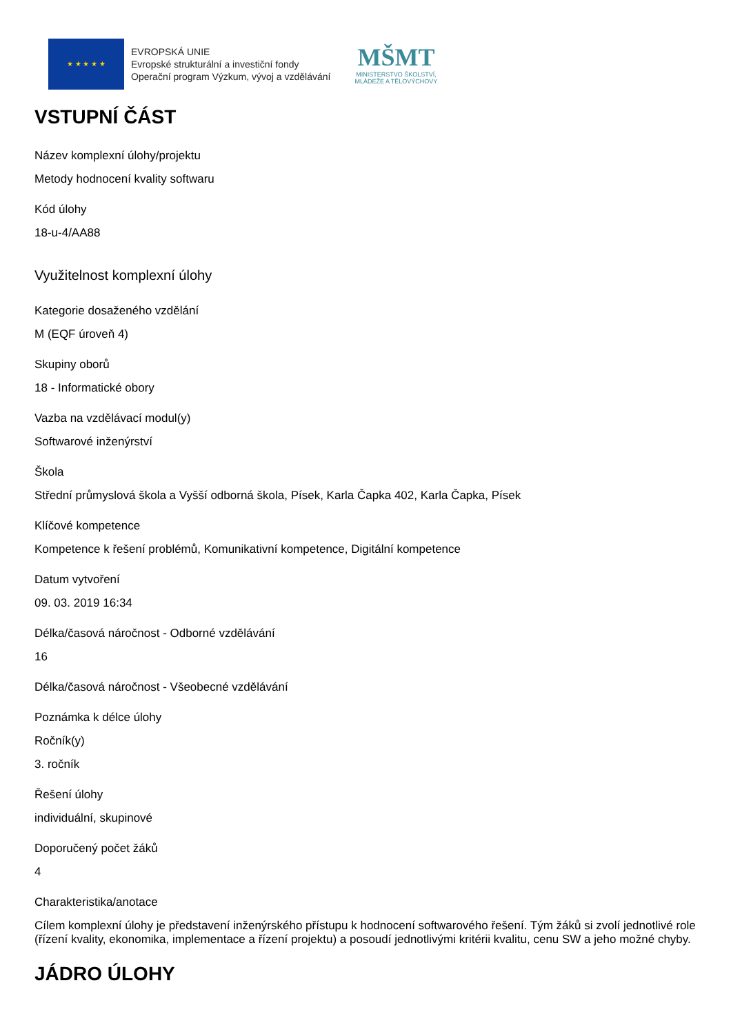★ ★ ★ ★ ★
EVROPSKÁ UNIE
Evropské strukturální a investiční fondy
Operační program Výzkum, vývoj a vzdělávání
MŠMT
MINISTERSTVO ŠKOLSTVÍ,
MLÁDEŽE A TĚLOVÝCHOVY
VSTUPNÍ ČÁST
Název komplexní úlohy/projektu
Metody hodnocení kvality softwaru
Kód úlohy
18-u-4/AA88
Využitelnost komplexní úlohy
Kategorie dosaženého vzdělání
M (EQF úroveň 4)
Skupiny oborů
18 - Informatické obory
Vazba na vzdělávací modul(y)
Softwarové inženýrství
Škola
Střední průmyslová škola a Vyšší odborná škola, Písek, Karla Čapka 402, Karla Čapka, Písek
Klíčové kompetence
Kompetence k řešení problémů, Komunikativní kompetence, Digitální kompetence
Datum vytvoření
09. 03. 2019 16:34
Délka/časová náročnost - Odborné vzdělávání
16
Délka/časová náročnost - Všeobecné vzdělávání
Poznámka k délce úlohy
Ročník(y)
3. ročník
Řešení úlohy
individuální, skupinové
Doporučený počet žáků
4
Charakteristika/anotace
Cílem komplexní úlohy je představení inženýrského přístupu k hodnocení softwarového řešení. Tým žáků si zvolí jednotlivé role (řízení kvality, ekonomika, implementace a řízení projektu) a posoudí jednotlivými kritérii kvalitu, cenu SW a jeho možné chyby.
JÁDRO ÚLOHY